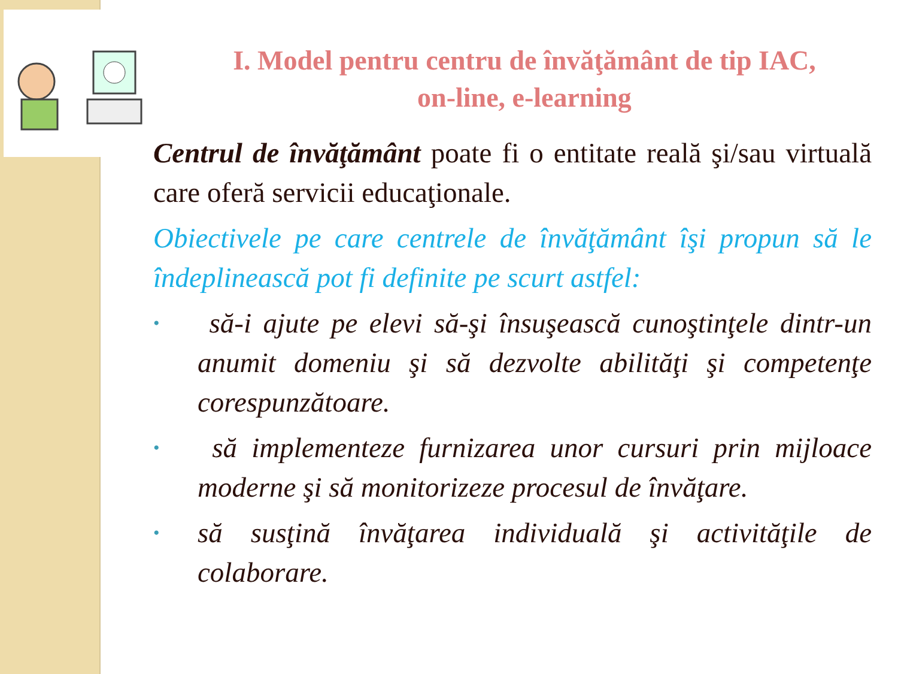I. Model pentru centru de învăţământ de tip IAC,
on-line, e-learning
Centrul de învăţământ poate fi o entitate reală şi/sau virtuală care oferă servicii educaţionale.
Obiectivele pe care centrele de învăţământ îşi propun să le îndeplinească pot fi definite pe scurt astfel:
• să-i ajute pe elevi să-şi însuşească cunoştinţele dintr-un anumit domeniu şi să dezvolte abilităţi şi competenţe corespunzătoare.
• să implementeze furnizarea unor cursuri prin mijloace moderne şi să monitorizeze procesul de învăţare.
• să susţină învăţarea individuală şi activităţile de colaborare.